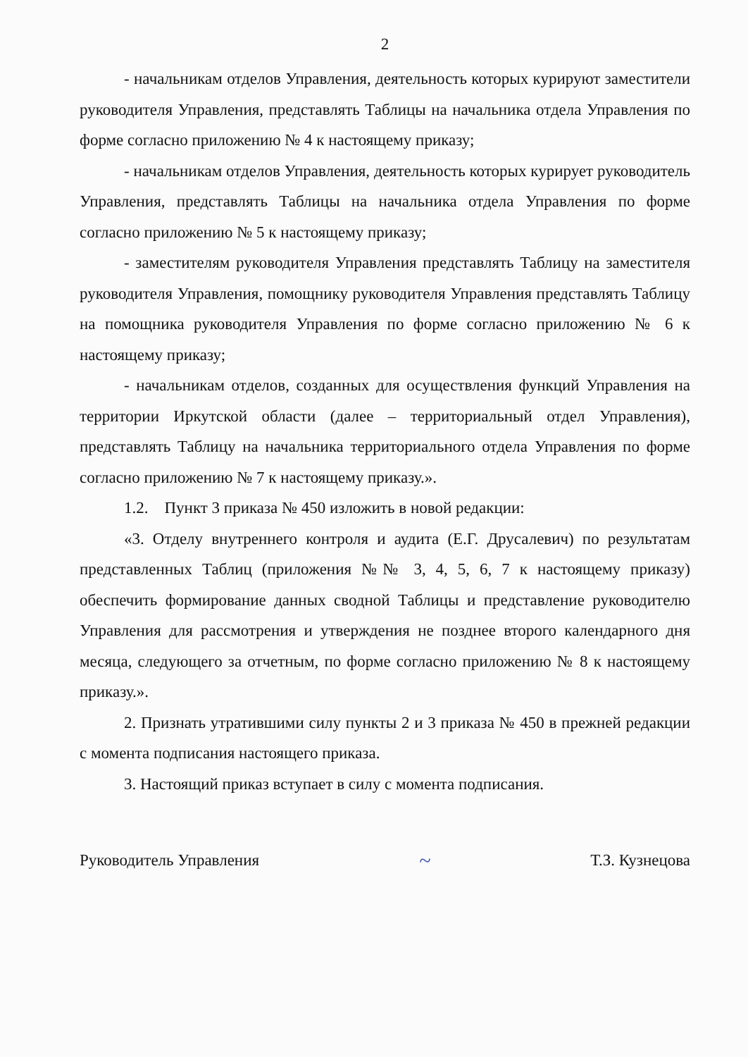2
- начальникам отделов Управления, деятельность которых курируют заместители руководителя Управления, представлять Таблицы на начальника отдела Управления по форме согласно приложению № 4 к настоящему приказу;
- начальникам отделов Управления, деятельность которых курирует руководитель Управления, представлять Таблицы на начальника отдела Управления по форме согласно приложению № 5 к настоящему приказу;
- заместителям руководителя Управления представлять Таблицу на заместителя руководителя Управления, помощнику руководителя Управления представлять Таблицу на помощника руководителя Управления по форме согласно приложению № 6 к настоящему приказу;
- начальникам отделов, созданных для осуществления функций Управления на территории Иркутской области (далее – территориальный отдел Управления), представлять Таблицу на начальника территориального отдела Управления по форме согласно приложению № 7 к настоящему приказу.».
1.2. Пункт 3 приказа № 450 изложить в новой редакции:
«3. Отделу внутреннего контроля и аудита (Е.Г. Друсалевич) по результатам представленных Таблиц (приложения №№ 3, 4, 5, 6, 7 к настоящему приказу) обеспечить формирование данных сводной Таблицы и представление руководителю Управления для рассмотрения и утверждения не позднее второго календарного дня месяца, следующего за отчетным, по форме согласно приложению № 8 к настоящему приказу.».
2. Признать утратившими силу пункты 2 и 3 приказа № 450 в прежней редакции с момента подписания настоящего приказа.
3. Настоящий приказ вступает в силу с момента подписания.
Руководитель Управления ~ Т.З. Кузнецова